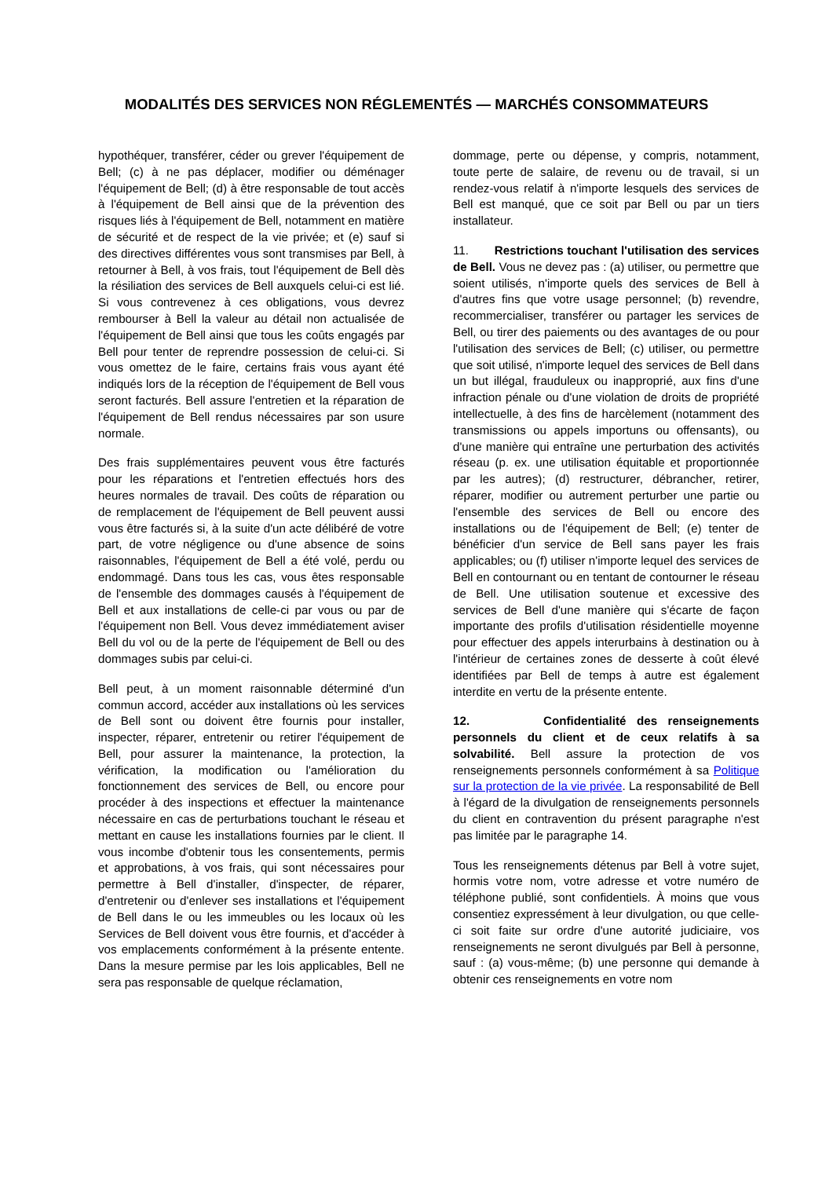MODALITÉS DES SERVICES NON RÉGLEMENTÉS — MARCHÉS CONSOMMATEURS
hypothéquer, transférer, céder ou grever l'équipement de Bell; (c) à ne pas déplacer, modifier ou déménager l'équipement de Bell; (d) à être responsable de tout accès à l'équipement de Bell ainsi que de la prévention des risques liés à l'équipement de Bell, notamment en matière de sécurité et de respect de la vie privée; et (e) sauf si des directives différentes vous sont transmises par Bell, à retourner à Bell, à vos frais, tout l'équipement de Bell dès la résiliation des services de Bell auxquels celui-ci est lié. Si vous contrevenez à ces obligations, vous devrez rembourser à Bell la valeur au détail non actualisée de l'équipement de Bell ainsi que tous les coûts engagés par Bell pour tenter de reprendre possession de celui-ci. Si vous omettez de le faire, certains frais vous ayant été indiqués lors de la réception de l'équipement de Bell vous seront facturés. Bell assure l'entretien et la réparation de l'équipement de Bell rendus nécessaires par son usure normale.
Des frais supplémentaires peuvent vous être facturés pour les réparations et l'entretien effectués hors des heures normales de travail. Des coûts de réparation ou de remplacement de l'équipement de Bell peuvent aussi vous être facturés si, à la suite d'un acte délibéré de votre part, de votre négligence ou d'une absence de soins raisonnables, l'équipement de Bell a été volé, perdu ou endommagé. Dans tous les cas, vous êtes responsable de l'ensemble des dommages causés à l'équipement de Bell et aux installations de celle-ci par vous ou par de l'équipement non Bell. Vous devez immédiatement aviser Bell du vol ou de la perte de l'équipement de Bell ou des dommages subis par celui-ci.
Bell peut, à un moment raisonnable déterminé d'un commun accord, accéder aux installations où les services de Bell sont ou doivent être fournis pour installer, inspecter, réparer, entretenir ou retirer l'équipement de Bell, pour assurer la maintenance, la protection, la vérification, la modification ou l'amélioration du fonctionnement des services de Bell, ou encore pour procéder à des inspections et effectuer la maintenance nécessaire en cas de perturbations touchant le réseau et mettant en cause les installations fournies par le client. Il vous incombe d'obtenir tous les consentements, permis et approbations, à vos frais, qui sont nécessaires pour permettre à Bell d'installer, d'inspecter, de réparer, d'entretenir ou d'enlever ses installations et l'équipement de Bell dans le ou les immeubles ou les locaux où les Services de Bell doivent vous être fournis, et d'accéder à vos emplacements conformément à la présente entente. Dans la mesure permise par les lois applicables, Bell ne sera pas responsable de quelque réclamation,
dommage, perte ou dépense, y compris, notamment, toute perte de salaire, de revenu ou de travail, si un rendez-vous relatif à n'importe lesquels des services de Bell est manqué, que ce soit par Bell ou par un tiers installateur.
11. Restrictions touchant l'utilisation des services de Bell. Vous ne devez pas : (a) utiliser, ou permettre que soient utilisés, n'importe quels des services de Bell à d'autres fins que votre usage personnel; (b) revendre, recommercialiser, transférer ou partager les services de Bell, ou tirer des paiements ou des avantages de ou pour l'utilisation des services de Bell; (c) utiliser, ou permettre que soit utilisé, n'importe lequel des services de Bell dans un but illégal, frauduleux ou inapproprié, aux fins d'une infraction pénale ou d'une violation de droits de propriété intellectuelle, à des fins de harcèlement (notamment des transmissions ou appels importuns ou offensants), ou d'une manière qui entraîne une perturbation des activités réseau (p. ex. une utilisation équitable et proportionnée par les autres); (d) restructurer, débrancher, retirer, réparer, modifier ou autrement perturber une partie ou l'ensemble des services de Bell ou encore des installations ou de l'équipement de Bell; (e) tenter de bénéficier d'un service de Bell sans payer les frais applicables; ou (f) utiliser n'importe lequel des services de Bell en contournant ou en tentant de contourner le réseau de Bell. Une utilisation soutenue et excessive des services de Bell d'une manière qui s'écarte de façon importante des profils d'utilisation résidentielle moyenne pour effectuer des appels interurbains à destination ou à l'intérieur de certaines zones de desserte à coût élevé identifiées par Bell de temps à autre est également interdite en vertu de la présente entente.
12. Confidentialité des renseignements personnels du client et de ceux relatifs à sa solvabilité. Bell assure la protection de vos renseignements personnels conformément à sa Politique sur la protection de la vie privée. La responsabilité de Bell à l'égard de la divulgation de renseignements personnels du client en contravention du présent paragraphe n'est pas limitée par le paragraphe 14.
Tous les renseignements détenus par Bell à votre sujet, hormis votre nom, votre adresse et votre numéro de téléphone publié, sont confidentiels. À moins que vous consentiez expressément à leur divulgation, ou que celle-ci soit faite sur ordre d'une autorité judiciaire, vos renseignements ne seront divulgués par Bell à personne, sauf : (a) vous-même; (b) une personne qui demande à obtenir ces renseignements en votre nom